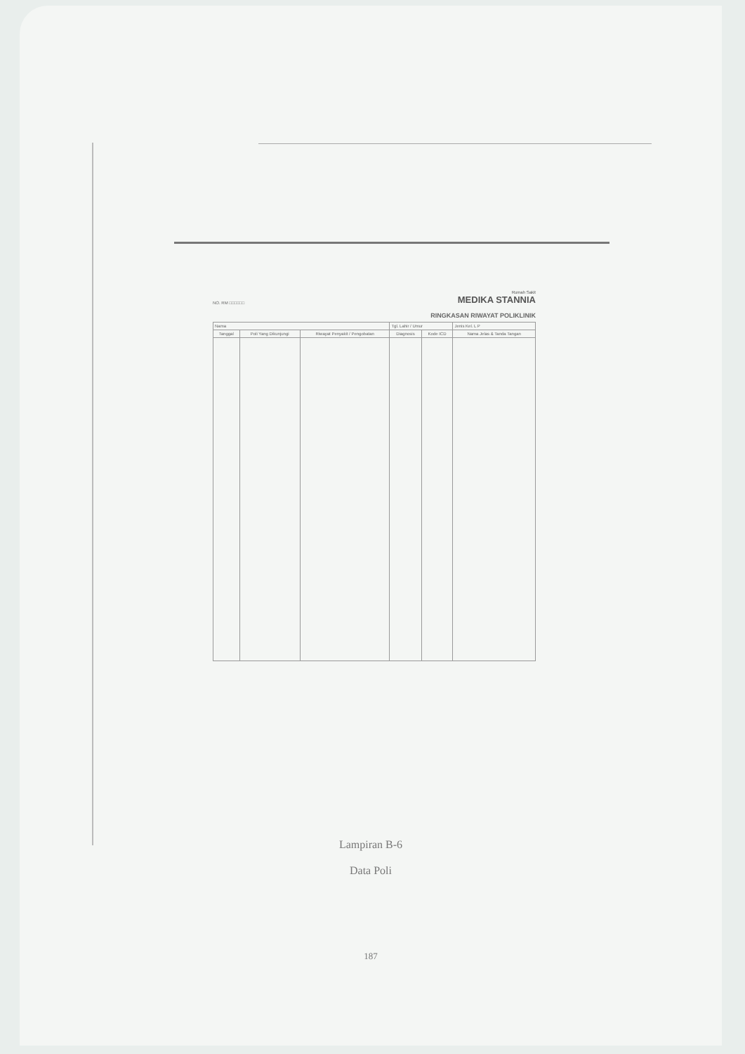NO. RM □□□□□□
Rumah Sakit
MEDIKA STANNIA
RINGKASAN RIWAYAT POLIKLINIK
| Nama | | | Tgl. Lahir / Umur | | Jenis Kel. L P |
| Tanggal | Poli Yang Dikunjungi | Riwayat Penyakit / Pengobatan | Diagnosis | Kode ICD | Nama Jelas & Tanda Tangan |
Lampiran B-6
Data Poli
187